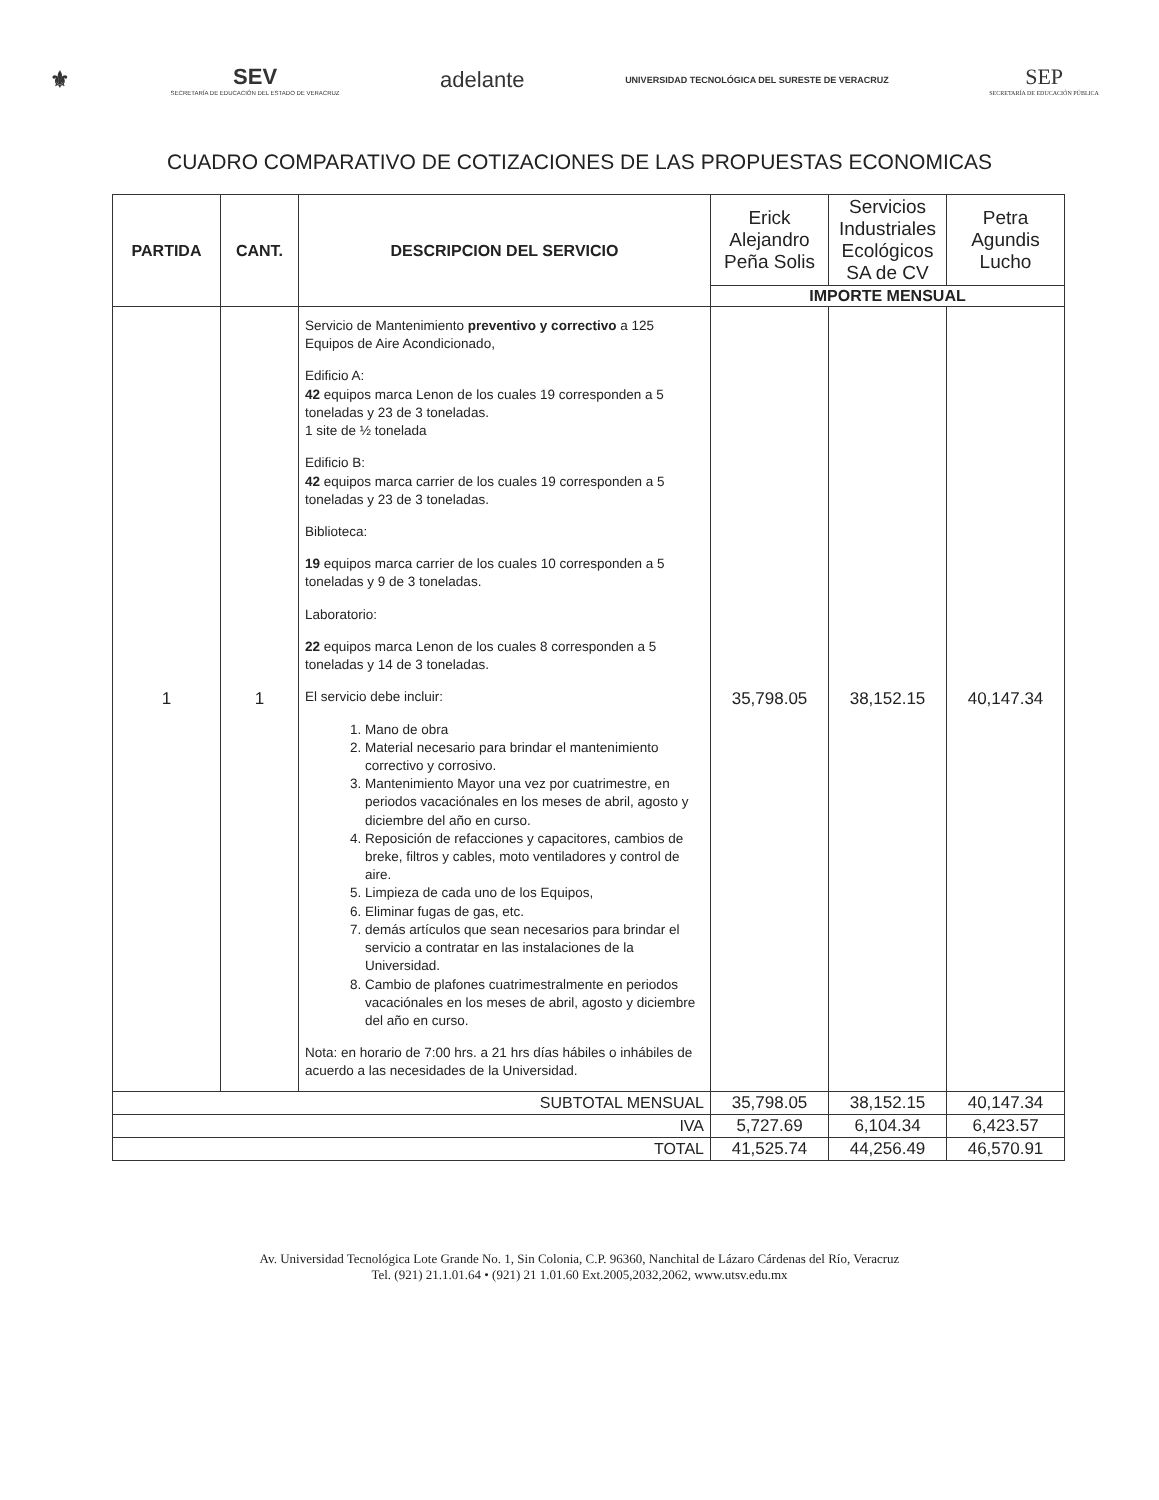⚜
SEV
SECRETARÍA DE EDUCACIÓN DEL ESTADO DE VERACRUZ
adelante
UNIVERSIDAD TECNOLÓGICA DEL SURESTE DE VERACRUZ
SEP
SECRETARÍA DE EDUCACIÓN PÚBLICA
CUADRO COMPARATIVO DE COTIZACIONES DE LAS PROPUESTAS ECONOMICAS
| PARTIDA | CANT. | DESCRIPCION DEL SERVICIO | Erick Alejandro Peña Solis | Servicios Industriales Ecológicos SA de CV | Petra Agundis Lucho |
| --- | --- | --- | --- | --- | --- |
| | | | IMPORTE MENSUAL | | |
| 1 | 1 | Servicio de Mantenimiento preventivo y correctivo a 125 Equipos de Aire Acondicionado, Edificio A: 42 equipos marca Lenon de los cuales 19 corresponden a 5 toneladas y 23 de 3 toneladas. 1 site de ½ tonelada Edificio B: 42 equipos marca carrier de los cuales 19 corresponden a 5 toneladas y 23 de 3 toneladas. Biblioteca: 19 equipos marca carrier de los cuales 10 corresponden a 5 toneladas y 9 de 3 toneladas. Laboratorio: 22 equipos marca Lenon de los cuales 8 corresponden a 5 toneladas y 14 de 3 toneladas. El servicio debe incluir: 1. Mano de obra 2. Material necesario para brindar el mantenimiento correctivo y corrosivo. 3. Mantenimiento Mayor una vez por cuatrimestre, en periodos vacaciónales en los meses de abril, agosto y diciembre del año en curso. 4. Reposición de refacciones y capacitores, cambios de breke, filtros y cables, moto ventiladores y control de aire. 5. Limpieza de cada uno de los Equipos, 6. Eliminar fugas de gas, etc. 7. demás artículos que sean necesarios para brindar el servicio a contratar en las instalaciones de la Universidad. 8. Cambio de plafones cuatrimestralmente en periodos vacaciónales en los meses de abril, agosto y diciembre del año en curso. Nota: en horario de 7:00 hrs. a 21 hrs días hábiles o inhábiles de acuerdo a las necesidades de la Universidad. | 35,798.05 | 38,152.15 | 40,147.34 |
| SUBTOTAL MENSUAL | | | 35,798.05 | 38,152.15 | 40,147.34 |
| IVA | | | 5,727.69 | 6,104.34 | 6,423.57 |
| TOTAL | | | 41,525.74 | 44,256.49 | 46,570.91 |
Av. Universidad Tecnológica Lote Grande No. 1, Sin Colonia, C.P. 96360, Nanchital de Lázaro Cárdenas del Río, Veracruz
Tel. (921) 21.1.01.64 • (921) 21 1.01.60 Ext.2005,2032,2062, www.utsv.edu.mx